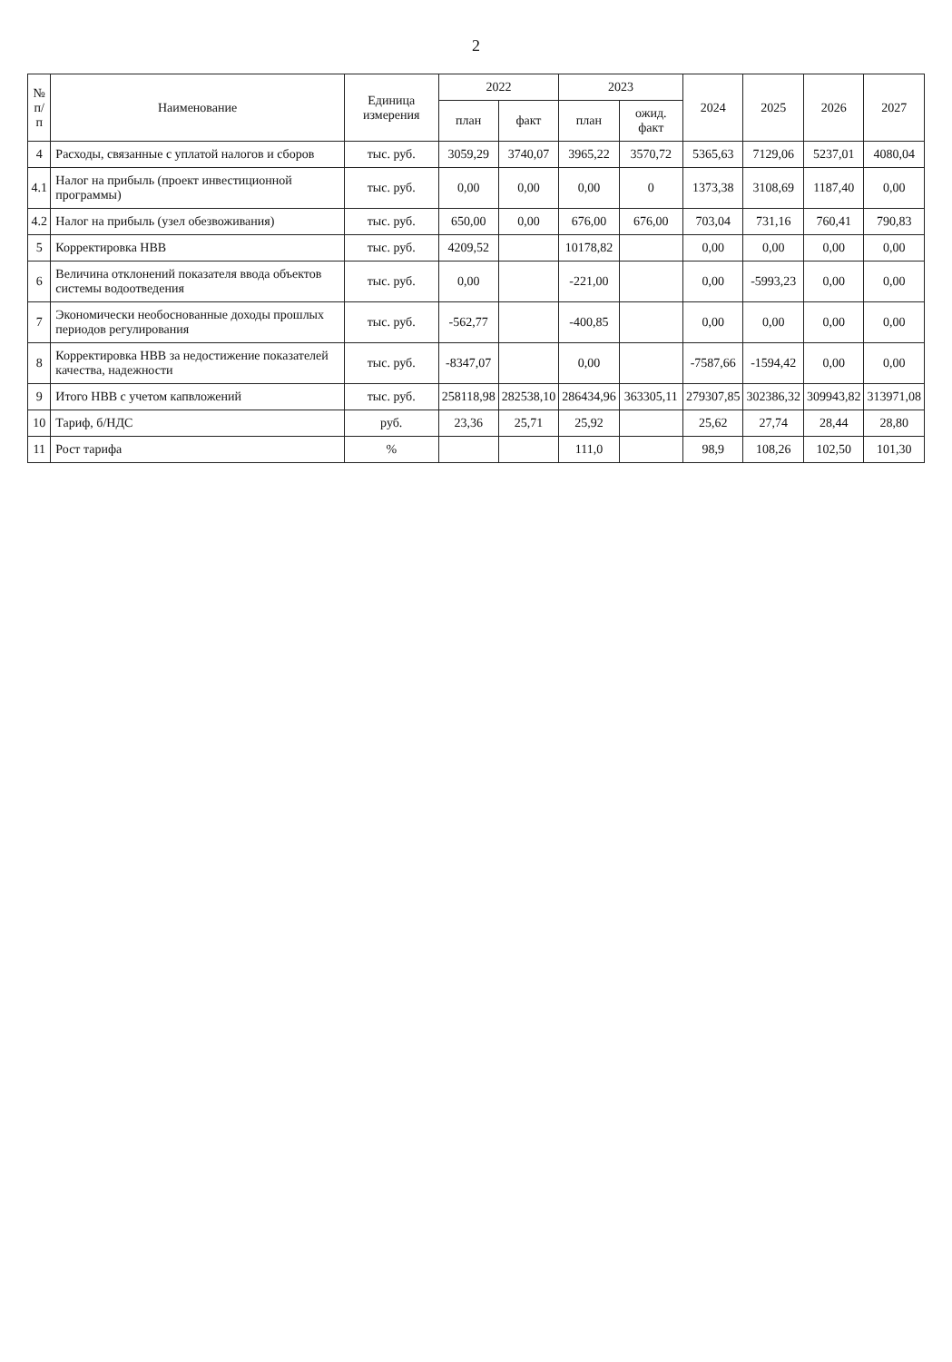2
| № п/п | Наименование | Единица измерения | 2022 | | 2023 | | 2024 | 2025 | 2026 | 2027 |
| --- | --- | --- | --- | --- | --- | --- | --- | --- | --- | --- |
| | | | план | факт | план | ожид. факт | | | | |
| 4 | Расходы, связанные с уплатой налогов и сборов | тыс. руб. | 3059,29 | 3740,07 | 3965,22 | 3570,72 | 5365,63 | 7129,06 | 5237,01 | 4080,04 |
| 4.1 | Налог на прибыль (проект инвестиционной программы) | тыс. руб. | 0,00 | 0,00 | 0,00 | 0 | 1373,38 | 3108,69 | 1187,40 | 0,00 |
| 4.2 | Налог на прибыль (узел обезвоживания) | тыс. руб. | 650,00 | 0,00 | 676,00 | 676,00 | 703,04 | 731,16 | 760,41 | 790,83 |
| 5 | Корректировка НВВ | тыс. руб. | 4209,52 | | 10178,82 | | 0,00 | 0,00 | 0,00 | 0,00 |
| 6 | Величина отклонений показателя ввода объектов системы водоотведения | тыс. руб. | 0,00 | | -221,00 | | 0,00 | -5993,23 | 0,00 | 0,00 |
| 7 | Экономически необоснованные доходы прошлых периодов регулирования | тыс. руб. | -562,77 | | -400,85 | | 0,00 | 0,00 | 0,00 | 0,00 |
| 8 | Корректировка НВВ за недостижение показателей качества, надежности | тыс. руб. | -8347,07 | | 0,00 | | -7587,66 | -1594,42 | 0,00 | 0,00 |
| 9 | Итого НВВ с учетом капвложений | тыс. руб. | 258118,98 | 282538,10 | 286434,96 | 363305,11 | 279307,85 | 302386,32 | 309943,82 | 313971,08 |
| 10 | Тариф, б/НДС | руб. | 23,36 | 25,71 | 25,92 | | 25,62 | 27,74 | 28,44 | 28,80 |
| 11 | Рост тарифа | % | | | 111,0 | | 98,9 | 108,26 | 102,50 | 101,30 |